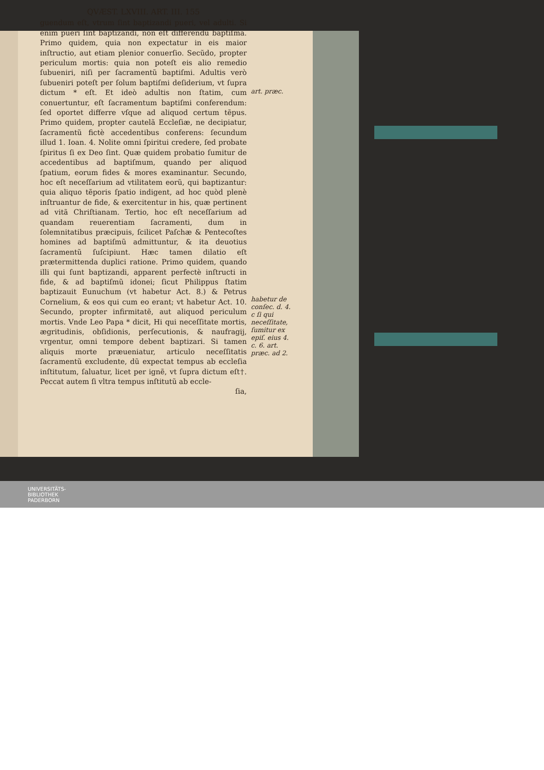QVÆST. LXVIII. ART. III. 155
guendum eſt, vtrum ſint baptizandi pueri, vel adulti. Si enim pueri ſint baptizandi, non eſt differendũ baptiſma. Primo quidem, quia non expectatur in eis maior inſtructio, aut etiam plenior conuerſio. Secũdo, propter periculum mortis: quia non poteſt eis alio remedio ſubueniri, niſi per ſacramentũ baptiſmi. Adultis verò ſubueniri poteſt per ſolum baptiſmi deſiderium, vt ſupra dictum * eſt. Et ideò adultis non ſtatim, cum conuertuntur, eſt ſacramentum baptiſmi conferendum: ſed oportet differre vſque ad aliquod certum tẽpus. Primo quidem, propter cautelã Eccleſiæ, ne decipiatur, ſacramentũ fictè accedentibus conferens: ſecundum illud 1. Ioan. 4. Nolite omni ſpiritui credere, ſed probate ſpiritus ſi ex Deo ſint. Quæ quidem probatio ſumitur de accedentibus ad baptiſmum, quando per aliquod ſpatium, eorum fides & mores examinantur. Secundo, hoc eſt neceſſarium ad vtilitatem eorũ, qui baptizantur: quia aliquo tẽporis ſpatio indigent, ad hoc quòd plenè inſtruantur de fide, & exercitentur in his, quæ pertinent ad vitã Chriſtianam. Tertio, hoc eſt neceſſarium ad quandam reuerentiam ſacramenti, dum in ſolemnitatibus præcipuis, ſcilicet Paſchæ & Pentecoſtes homines ad baptiſmũ admittuntur, & ita deuotius ſacramentũ ſuſcipiunt. Hæc tamen dilatio eſt prætermittenda duplici ratione. Primo quidem, quando illi qui ſunt baptizandi, apparent perfectè inſtructi in fide, & ad baptiſmũ idonei; ſicut Philippus ſtatim baptizauit Eunuchum (vt habetur Act. 8.) & Petrus Cornelium, & eos qui cum eo erant; vt habetur Act. 10. Secundo, propter infirmitatẽ, aut aliquod periculum mortis. Vnde Leo Papa * dicit, Hi qui neceſſitate mortis, ægritudinis, obſidionis, perſecutionis, & naufragij, vrgentur, omni tempore debent baptizari. Si tamen aliquis morte præueniatur, articulo neceſſitatis ſacramentũ excludente, dũ expectat tempus ab eccleſia inſtitutum, ſaluatur, licet per ignẽ, vt ſupra dictum eſt†. Peccat autem ſi vltra tempus inſtitutũ ab eccle-
ſia,
art. præc.
habetur de conſec. d. 4. c ſi qui neceſſitate, ſumitur ex epiſ. eius 4. c. 6. art. præc. ad 2.
UNIVERSITÄTS-
BIBLIOTHEK
PADERBORN